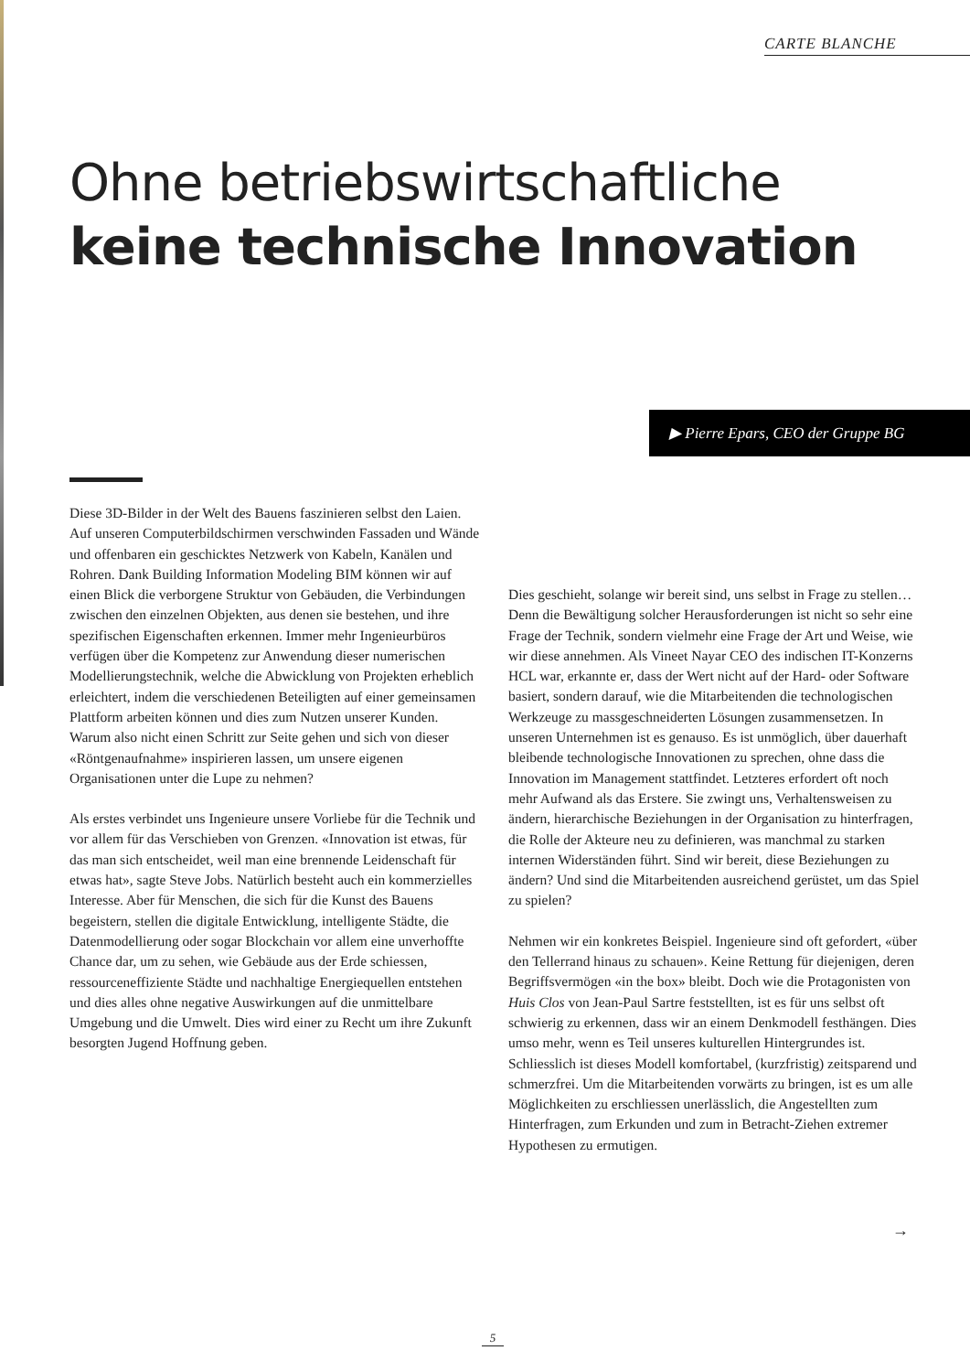CARTE BLANCHE
Ohne betriebswirtschaftliche
keine technische Innovation
▶ Pierre Epars, CEO der Gruppe BG
Diese 3D-Bilder in der Welt des Bauens faszinieren selbst den Laien. Auf unseren Computerbildschirmen verschwinden Fassaden und Wände und offenbaren ein geschicktes Netzwerk von Kabeln, Kanälen und Rohren. Dank Building Information Modeling BIM können wir auf einen Blick die verborgene Struktur von Gebäuden, die Verbindungen zwischen den einzelnen Objekten, aus denen sie bestehen, und ihre spezifischen Eigenschaften erkennen. Immer mehr Ingenieurbüros verfügen über die Kompetenz zur Anwendung dieser numerischen Modellierungstechnik, welche die Abwicklung von Projekten erheblich erleichtert, indem die verschiedenen Beteiligten auf einer gemeinsamen Plattform arbeiten können und dies zum Nutzen unserer Kunden. Warum also nicht einen Schritt zur Seite gehen und sich von dieser «Röntgenaufnahme» inspirieren lassen, um unsere eigenen Organisationen unter die Lupe zu nehmen?
Als erstes verbindet uns Ingenieure unsere Vorliebe für die Technik und vor allem für das Verschieben von Grenzen. «Innovation ist etwas, für das man sich entscheidet, weil man eine brennende Leidenschaft für etwas hat», sagte Steve Jobs. Natürlich besteht auch ein kommerzielles Interesse. Aber für Menschen, die sich für die Kunst des Bauens begeistern, stellen die digitale Entwicklung, intelligente Städte, die Datenmodellierung oder sogar Blockchain vor allem eine unverhoffte Chance dar, um zu sehen, wie Gebäude aus der Erde schiessen, ressourceneffiziente Städte und nachhaltige Energiequellen entstehen und dies alles ohne negative Auswirkungen auf die unmittelbare Umgebung und die Umwelt. Dies wird einer zu Recht um ihre Zukunft besorgten Jugend Hoffnung geben.
Dies geschieht, solange wir bereit sind, uns selbst in Frage zu stellen… Denn die Bewältigung solcher Herausforderungen ist nicht so sehr eine Frage der Technik, sondern vielmehr eine Frage der Art und Weise, wie wir diese annehmen. Als Vineet Nayar CEO des indischen IT-Konzerns HCL war, erkannte er, dass der Wert nicht auf der Hard- oder Software basiert, sondern darauf, wie die Mitarbeitenden die technologischen Werkzeuge zu massgeschneiderten Lösungen zusammensetzen. In unseren Unternehmen ist es genauso. Es ist unmöglich, über dauerhaft bleibende technologische Innovationen zu sprechen, ohne dass die Innovation im Management stattfindet. Letzteres erfordert oft noch mehr Aufwand als das Erstere. Sie zwingt uns, Verhaltensweisen zu ändern, hierarchische Beziehungen in der Organisation zu hinterfragen, die Rolle der Akteure neu zu definieren, was manchmal zu starken internen Widerständen führt. Sind wir bereit, diese Beziehungen zu ändern? Und sind die Mitarbeitenden ausreichend gerüstet, um das Spiel zu spielen?
Nehmen wir ein konkretes Beispiel. Ingenieure sind oft gefordert, «über den Tellerrand hinaus zu schauen». Keine Rettung für diejenigen, deren Begriffsvermögen «in the box» bleibt. Doch wie die Protagonisten von Huis Clos von Jean-Paul Sartre feststellten, ist es für uns selbst oft schwierig zu erkennen, dass wir an einem Denkmodell festhängen. Dies umso mehr, wenn es Teil unseres kulturellen Hintergrundes ist. Schliesslich ist dieses Modell komfortabel, (kurzfristig) zeitsparend und schmerzfrei. Um die Mitarbeitenden vorwärts zu bringen, ist es um alle Möglichkeiten zu erschliessen unerlässlich, die Angestellten zum Hinterfragen, zum Erkunden und zum in Betracht-Ziehen extremer Hypothesen zu ermutigen.
→
5